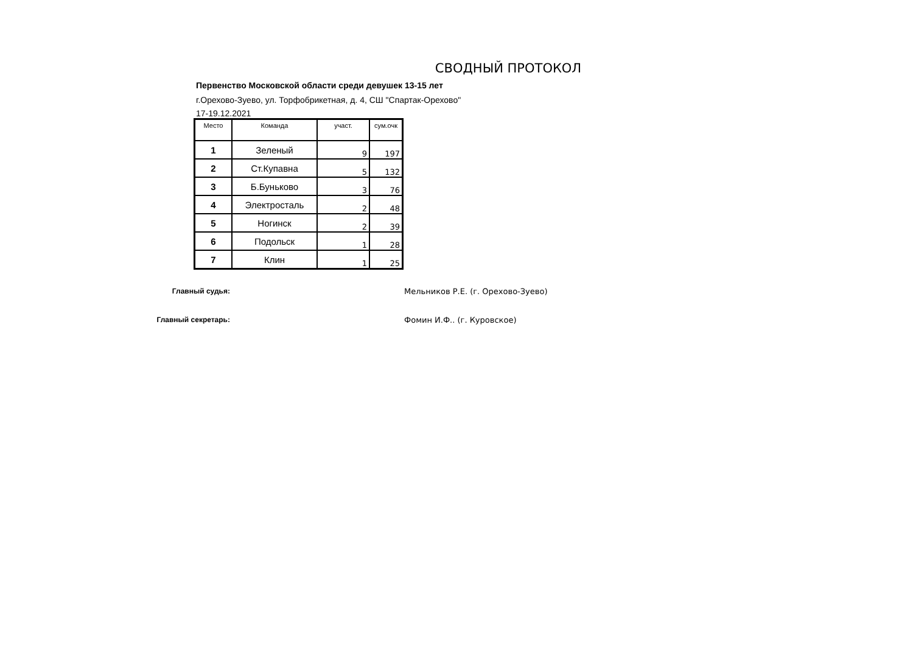СВОДНЫЙ ПРОТОКОЛ
Первенство Московской области среди девушек 13-15 лет
г.Орехово-Зуево, ул. Торфобрикетная, д. 4, СШ "Спартак-Орехово"
17-19.12.2021
| Место | Команда | участ. | сум.очк |
| --- | --- | --- | --- |
| 1 | Зеленый | 9 | 197 |
| 2 | Ст.Купавна | 5 | 132 |
| 3 | Б.Буньково | 3 | 76 |
| 4 | Электросталь | 2 | 48 |
| 5 | Ногинск | 2 | 39 |
| 6 | Подольск | 1 | 28 |
| 7 | Клин | 1 | 25 |
Главный судья: Мельников Р.Е. (г. Орехово-Зуево)
Главный секретарь: Фомин И.Ф.. (г. Куровское)